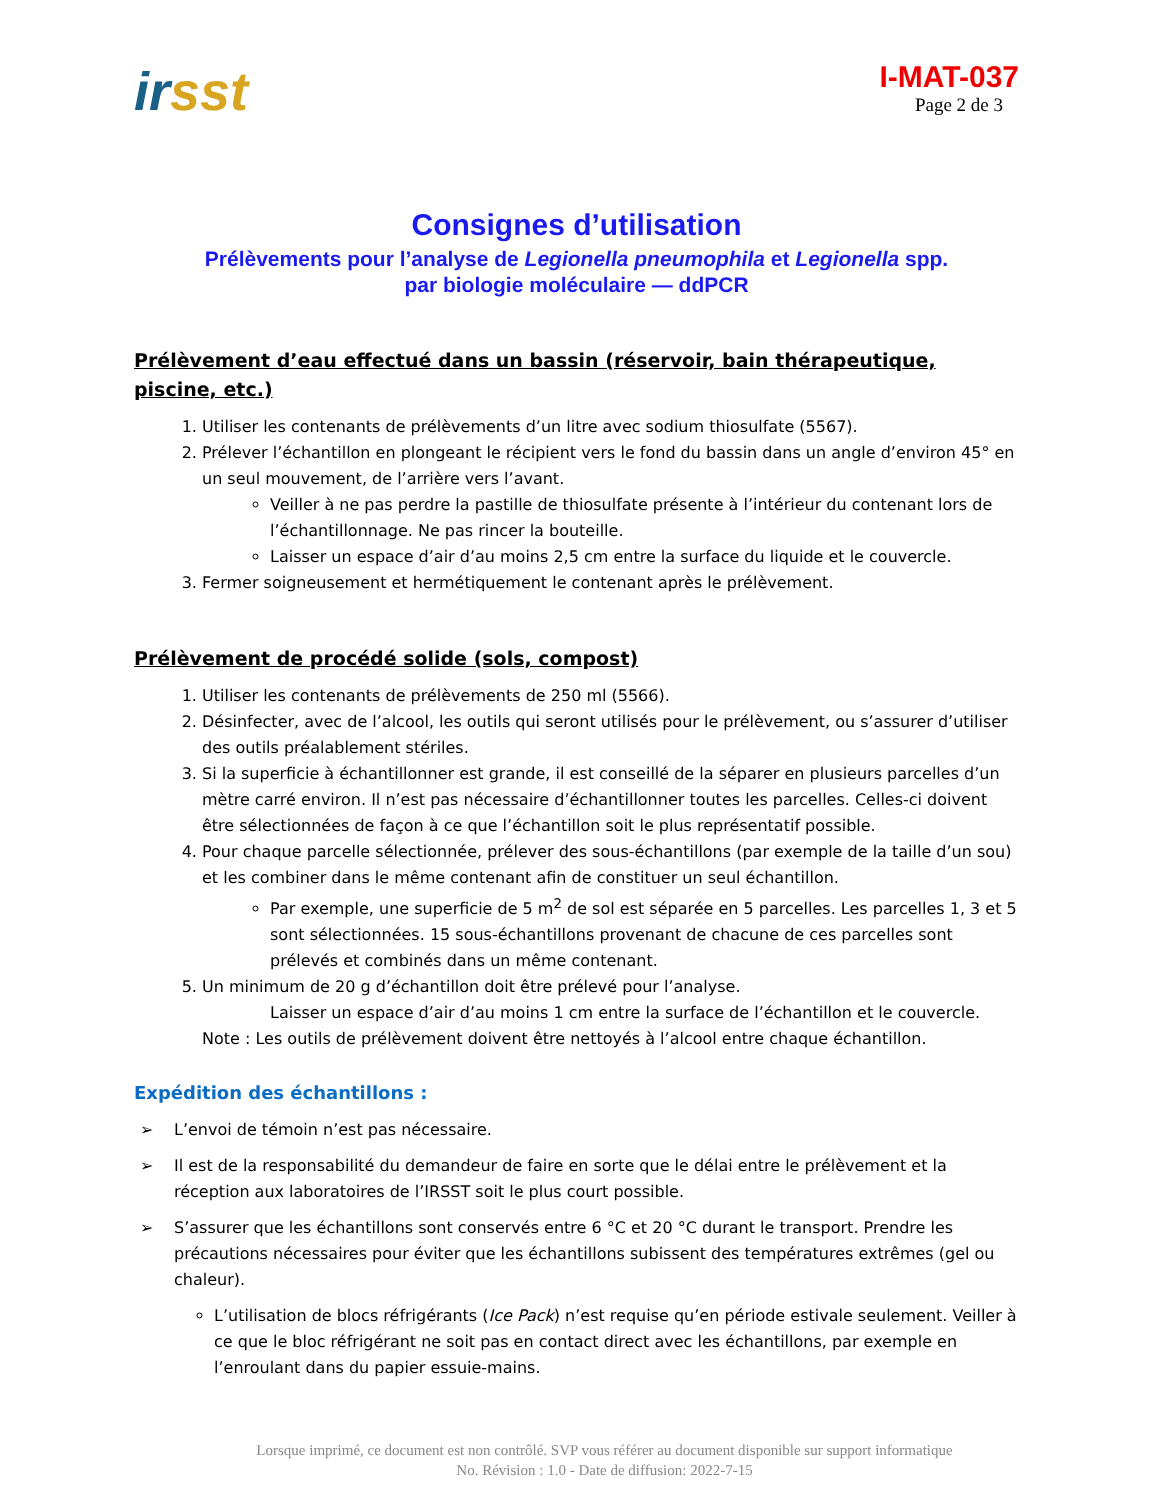irsst
I-MAT-037
Page 2 de 3
Consignes d’utilisation
Prélèvements pour l’analyse de Legionella pneumophila et Legionella spp.
par biologie moléculaire — ddPCR
Prélèvement d’eau effectué dans un bassin (réservoir, bain thérapeutique, piscine, etc.)
1. Utiliser les contenants de prélèvements d’un litre avec sodium thiosulfate (5567).
2. Prélever l’échantillon en plongeant le récipient vers le fond du bassin dans un angle d’environ 45° en un seul mouvement, de l’arrière vers l’avant.
Veiller à ne pas perdre la pastille de thiosulfate présente à l’intérieur du contenant lors de l’échantillonnage. Ne pas rincer la bouteille.
Laisser un espace d’air d’au moins 2,5 cm entre la surface du liquide et le couvercle.
3. Fermer soigneusement et hermétiquement le contenant après le prélèvement.
Prélèvement de procédé solide (sols, compost)
1. Utiliser les contenants de prélèvements de 250 ml (5566).
2. Désinfecter, avec de l’alcool, les outils qui seront utilisés pour le prélèvement, ou s’assurer d’utiliser des outils préalablement stériles.
3. Si la superficie à échantillonner est grande, il est conseillé de la séparer en plusieurs parcelles d’un mètre carré environ. Il n’est pas nécessaire d’échantillonner toutes les parcelles. Celles-ci doivent être sélectionnées de façon à ce que l’échantillon soit le plus représentatif possible.
4. Pour chaque parcelle sélectionnée, prélever des sous-échantillons (par exemple de la taille d’un sou) et les combiner dans le même contenant afin de constituer un seul échantillon.
Par exemple, une superficie de 5 m<sup>2</sup> de sol est séparée en 5 parcelles. Les parcelles 1, 3 et 5 sont sélectionnées. 15 sous-échantillons provenant de chacune de ces parcelles sont prélevés et combinés dans un même contenant.
5. Un minimum de 20 g d’échantillon doit être prélevé pour l’analyse.
Laisser un espace d’air d’au moins 1 cm entre la surface de l’échantillon et le couvercle.
Note : Les outils de prélèvement doivent être nettoyés à l’alcool entre chaque échantillon.
Expédition des échantillons :
➢ L’envoi de témoin n’est pas nécessaire.
➢ Il est de la responsabilité du demandeur de faire en sorte que le délai entre le prélèvement et la réception aux laboratoires de l’IRSST soit le plus court possible.
➢ S’assurer que les échantillons sont conservés entre 6 °C et 20 °C durant le transport. Prendre les précautions nécessaires pour éviter que les échantillons subissent des températures extrêmes (gel ou chaleur).
L’utilisation de blocs réfrigérants (Ice Pack) n’est requise qu’en période estivale seulement. Veiller à ce que le bloc réfrigérant ne soit pas en contact direct avec les échantillons, par exemple en l’enroulant dans du papier essuie-mains.
Lorsque imprimé, ce document est non contrôlé. SVP vous référer au document disponible sur support informatique
No. Révision : 1.0 - Date de diffusion: 2022-7-15